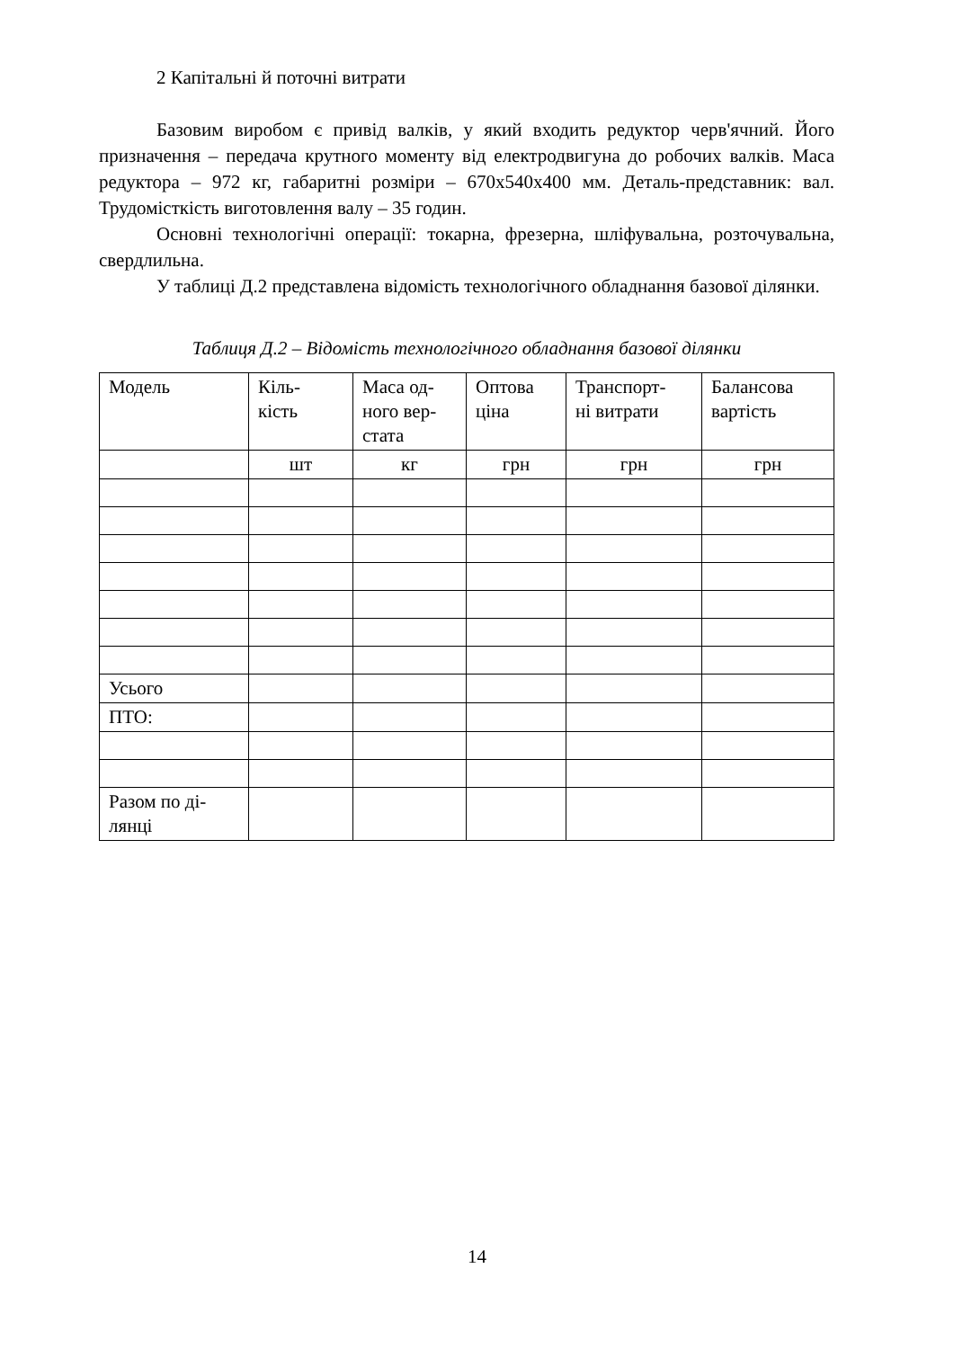2 Капітальні й поточні витрати
Базовим виробом є привід валків, у який входить редуктор черв'яч­ний. Його призначення – передача крутного моменту від електродвигуна до робочих валків. Маса редуктора – 972 кг, габаритні розміри – 670х540х400 мм. Деталь-представник: вал. Трудомісткість виготовлення валу – 35 годин.
Основні технологічні операції: токарна, фрезерна, шліфувальна, роз­точувальна, свердлильна.
У таблиці Д.2 представлена відомість технологічного обладнання ба­зової ділянки.
Таблиця Д.2 – Відомість технологічного обладнання базової ділянки
| Модель | Кіль- кість | Маса од- ного вер- стата | Оптова ціна | Транспорт- ні витрати | Балансова вартість |
| | шт | кг | грн | грн | грн |
| Усього | | | | | |
| ПТО: | | | | | |
| Разом по ді- лянці | | | | | |
14